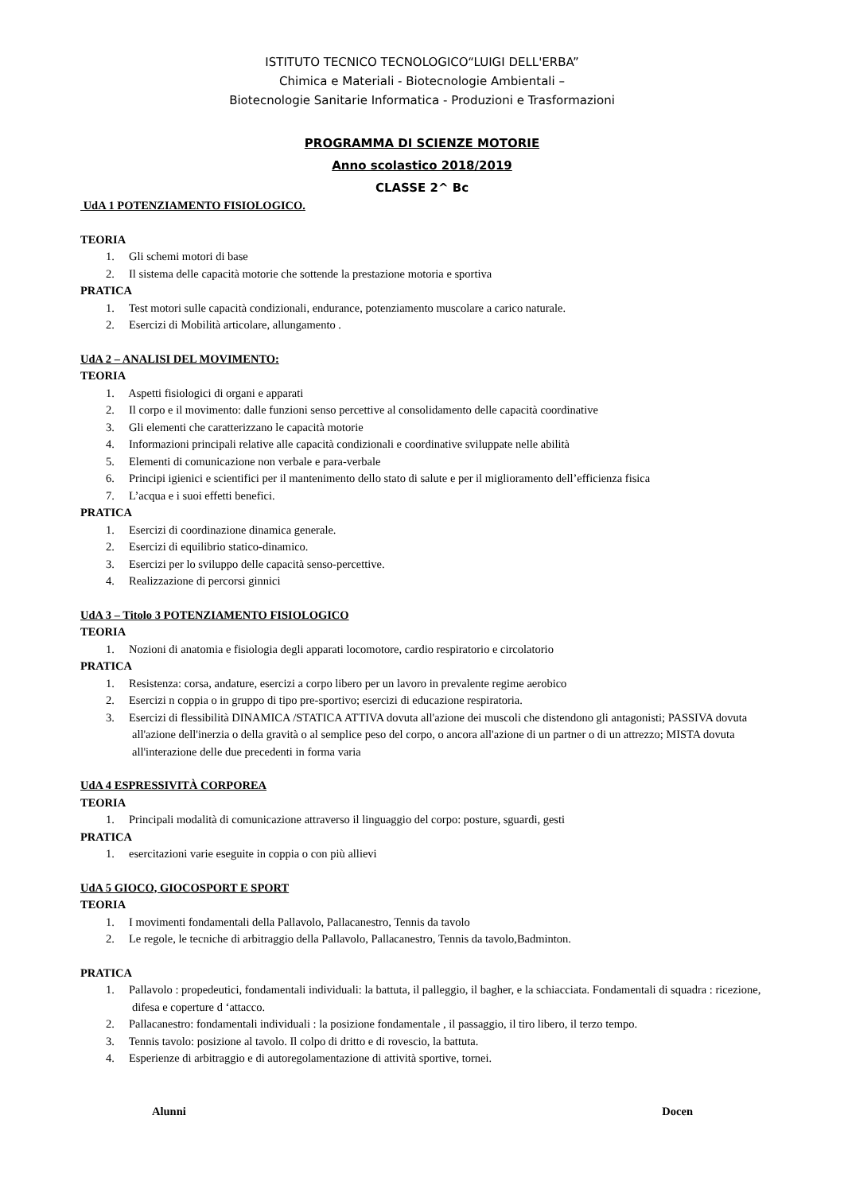ISTITUTO TECNICO TECNOLOGICO“LUIGI DELL'ERBA”
Chimica e Materiali - Biotecnologie Ambientali –
Biotecnologie Sanitarie Informatica - Produzioni e Trasformazioni
PROGRAMMA DI SCIENZE MOTORIE
Anno scolastico 2018/2019
CLASSE 2^ Bc
UdA 1 POTENZIAMENTO FISIOLOGICO.
TEORIA
1. Gli schemi motori di base
2. Il sistema delle capacità motorie che sottende la prestazione motoria e sportiva
PRATICA
1. Test motori sulle capacità condizionali, endurance, potenziamento muscolare a carico naturale.
2. Esercizi di Mobilità articolare, allungamento .
UdA 2 – ANALISI DEL MOVIMENTO:
TEORIA
1. Aspetti fisiologici di organi e apparati
2. Il corpo e il movimento: dalle funzioni senso percettive al consolidamento delle capacità coordinative
3. Gli elementi che caratterizzano le capacità motorie
4. Informazioni principali relative alle capacità condizionali e coordinative sviluppate nelle abilità
5. Elementi di comunicazione non verbale e para-verbale
6. Principi igienici e scientifici per il mantenimento dello stato di salute e per il miglioramento dell’efficienza fisica
7. L’acqua e i suoi effetti benefici.
PRATICA
1. Esercizi di coordinazione dinamica generale.
2. Esercizi di equilibrio statico-dinamico.
3. Esercizi per lo sviluppo delle capacità senso-percettive.
4. Realizzazione di percorsi ginnici
UdA 3 – Titolo 3 POTENZIAMENTO FISIOLOGICO
TEORIA
1. Nozioni di anatomia e fisiologia degli apparati locomotore, cardio respiratorio e circolatorio
PRATICA
1. Resistenza: corsa, andature, esercizi a corpo libero per un lavoro in prevalente regime aerobico
2. Esercizi n coppia o in gruppo di tipo pre-sportivo; esercizi di educazione respiratoria.
3. Esercizi di flessibilità DINAMICA /STATICA ATTIVA dovuta all'azione dei muscoli che distendono gli antagonisti; PASSIVA dovuta all'azione dell'inerzia o della gravità o al semplice peso del corpo, o ancora all'azione di un partner o di un attrezzo; MISTA dovuta all'interazione delle due precedenti in forma varia
UdA 4 ESPRESSIVITÀ CORPOREA
TEORIA
1. Principali modalità di comunicazione attraverso il linguaggio del corpo: posture, sguardi, gesti
PRATICA
1. esercitazioni varie eseguite in coppia o con più allievi
UdA 5 GIOCO, GIOCOSPORT E SPORT
TEORIA
1. I movimenti fondamentali della Pallavolo, Pallacanestro, Tennis da tavolo
2. Le regole, le tecniche di arbitraggio della Pallavolo, Pallacanestro, Tennis da tavolo,Badminton.
PRATICA
1. Pallavolo : propedeutici, fondamentali individuali: la battuta, il palleggio, il bagher, e la schiacciata. Fondamentali di squadra : ricezione, difesa e coperture d ‘attacco.
2. Pallacanestro: fondamentali individuali : la posizione fondamentale , il passaggio, il tiro libero, il terzo tempo.
3. Tennis tavolo: posizione al tavolo. Il colpo di dritto e di rovescio, la battuta.
4. Esperienze di arbitraggio e di autoregolamentazione di attività sportive, tornei.
Alunni Docen